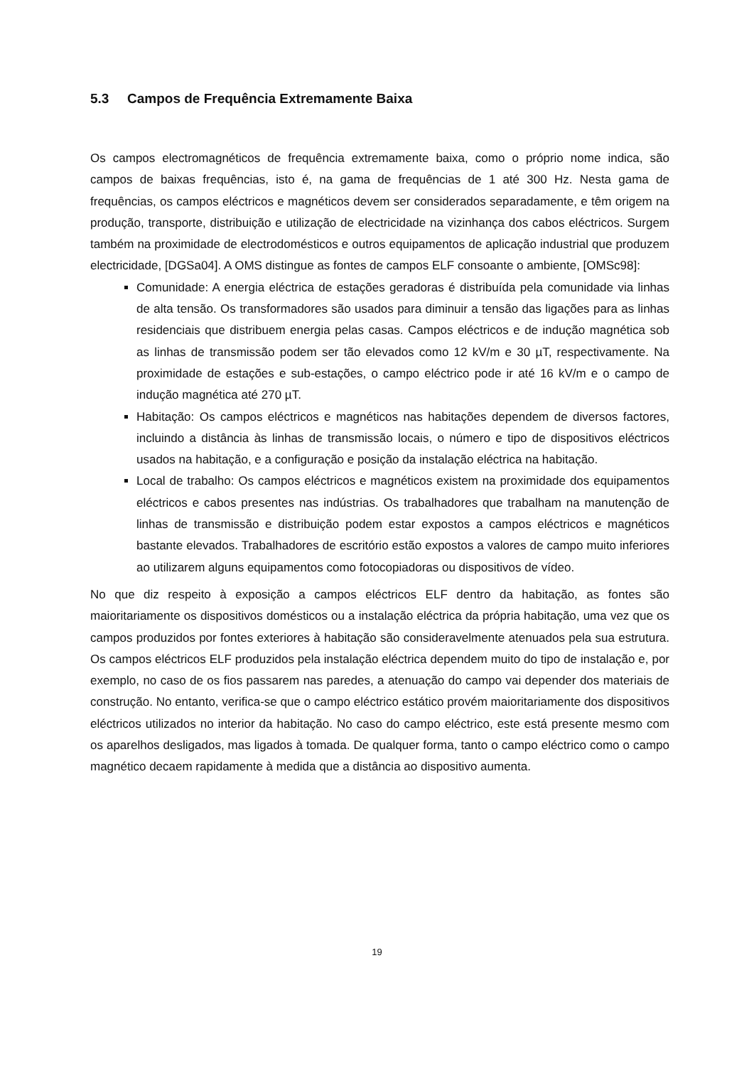5.3 Campos de Frequência Extremamente Baixa
Os campos electromagnéticos de frequência extremamente baixa, como o próprio nome indica, são campos de baixas frequências, isto é, na gama de frequências de 1 até 300 Hz. Nesta gama de frequências, os campos eléctricos e magnéticos devem ser considerados separadamente, e têm origem na produção, transporte, distribuição e utilização de electricidade na vizinhança dos cabos eléctricos. Surgem também na proximidade de electrodomésticos e outros equipamentos de aplicação industrial que produzem electricidade, [DGSa04]. A OMS distingue as fontes de campos ELF consoante o ambiente, [OMSc98]:
Comunidade: A energia eléctrica de estações geradoras é distribuída pela comunidade via linhas de alta tensão. Os transformadores são usados para diminuir a tensão das ligações para as linhas residenciais que distribuem energia pelas casas. Campos eléctricos e de indução magnética sob as linhas de transmissão podem ser tão elevados como 12 kV/m e 30 µT, respectivamente. Na proximidade de estações e sub-estações, o campo eléctrico pode ir até 16 kV/m e o campo de indução magnética até 270 µT.
Habitação: Os campos eléctricos e magnéticos nas habitações dependem de diversos factores, incluindo a distância às linhas de transmissão locais, o número e tipo de dispositivos eléctricos usados na habitação, e a configuração e posição da instalação eléctrica na habitação.
Local de trabalho: Os campos eléctricos e magnéticos existem na proximidade dos equipamentos eléctricos e cabos presentes nas indústrias. Os trabalhadores que trabalham na manutenção de linhas de transmissão e distribuição podem estar expostos a campos eléctricos e magnéticos bastante elevados. Trabalhadores de escritório estão expostos a valores de campo muito inferiores ao utilizarem alguns equipamentos como fotocopiadoras ou dispositivos de vídeo.
No que diz respeito à exposição a campos eléctricos ELF dentro da habitação, as fontes são maioritariamente os dispositivos domésticos ou a instalação eléctrica da própria habitação, uma vez que os campos produzidos por fontes exteriores à habitação são consideravelmente atenuados pela sua estrutura. Os campos eléctricos ELF produzidos pela instalação eléctrica dependem muito do tipo de instalação e, por exemplo, no caso de os fios passarem nas paredes, a atenuação do campo vai depender dos materiais de construção. No entanto, verifica-se que o campo eléctrico estático provém maioritariamente dos dispositivos eléctricos utilizados no interior da habitação. No caso do campo eléctrico, este está presente mesmo com os aparelhos desligados, mas ligados à tomada. De qualquer forma, tanto o campo eléctrico como o campo magnético decaem rapidamente à medida que a distância ao dispositivo aumenta.
19